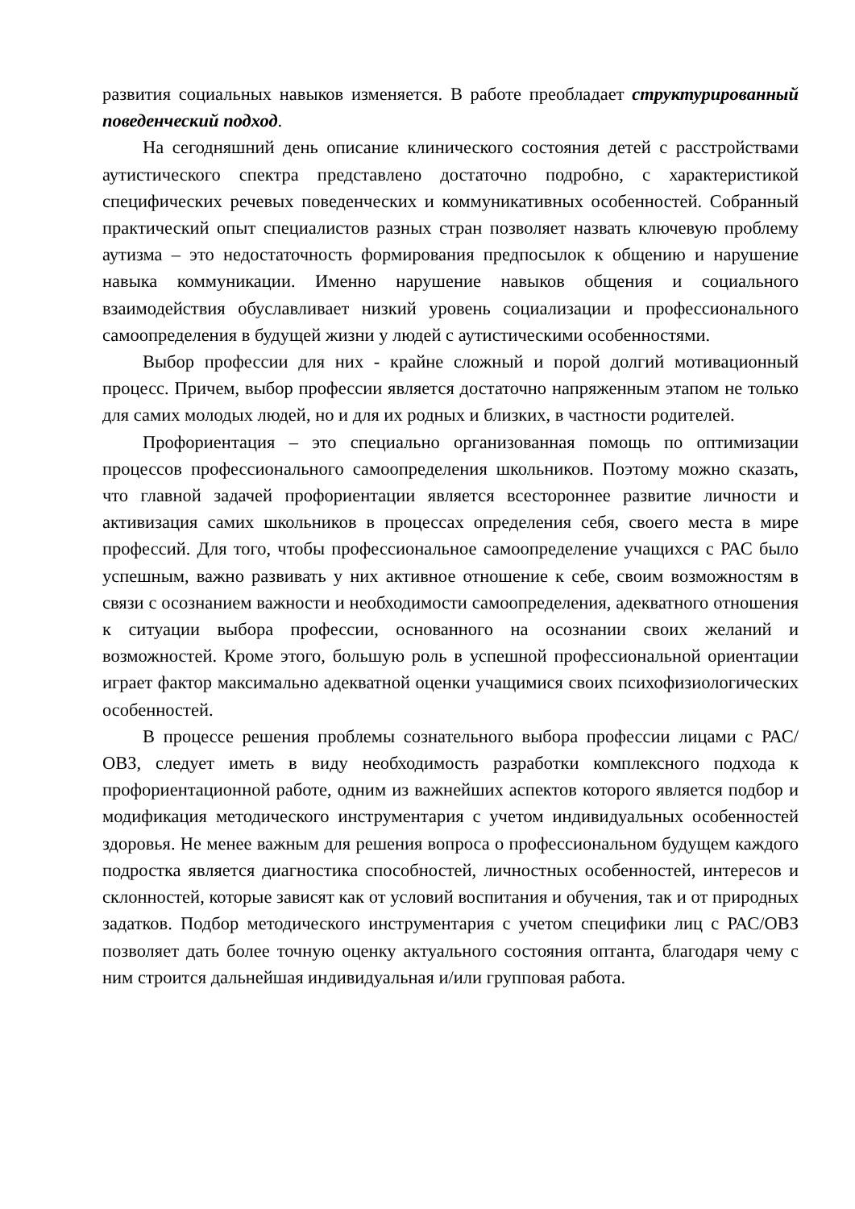развития социальных навыков изменяется. В работе преобладает структурированный поведенческий подход.
На сегодняшний день описание клинического состояния детей с расстройствами аутистического спектра представлено достаточно подробно, с характеристикой специфических речевых поведенческих и коммуникативных особенностей. Собранный практический опыт специалистов разных стран позволяет назвать ключевую проблему аутизма – это недостаточность формирования предпосылок к общению и нарушение навыка коммуникации. Именно нарушение навыков общения и социального взаимодействия обуславливает низкий уровень социализации и профессионального самоопределения в будущей жизни у людей с аутистическими особенностями.
Выбор профессии для них - крайне сложный и порой долгий мотивационный процесс. Причем, выбор профессии является достаточно напряженным этапом не только для самих молодых людей, но и для их родных и близких, в частности родителей.
Профориентация – это специально организованная помощь по оптимизации процессов профессионального самоопределения школьников. Поэтому можно сказать, что главной задачей профориентации является всестороннее развитие личности и активизация самих школьников в процессах определения себя, своего места в мире профессий. Для того, чтобы профессиональное самоопределение учащихся с РАС было успешным, важно развивать у них активное отношение к себе, своим возможностям в связи с осознанием важности и необходимости самоопределения, адекватного отношения к ситуации выбора профессии, основанного на осознании своих желаний и возможностей. Кроме этого, большую роль в успешной профессиональной ориентации играет фактор максимально адекватной оценки учащимися своих психофизиологических особенностей.
В процессе решения проблемы сознательного выбора профессии лицами с РАС/ОВЗ, следует иметь в виду необходимость разработки комплексного подхода к профориентационной работе, одним из важнейших аспектов которого является подбор и модификация методического инструментария с учетом индивидуальных особенностей здоровья. Не менее важным для решения вопроса о профессиональном будущем каждого подростка является диагностика способностей, личностных особенностей, интересов и склонностей, которые зависят как от условий воспитания и обучения, так и от природных задатков. Подбор методического инструментария с учетом специфики лиц с РАС/ОВЗ позволяет дать более точную оценку актуального состояния оптанта, благодаря чему с ним строится дальнейшая индивидуальная и/или групповая работа.